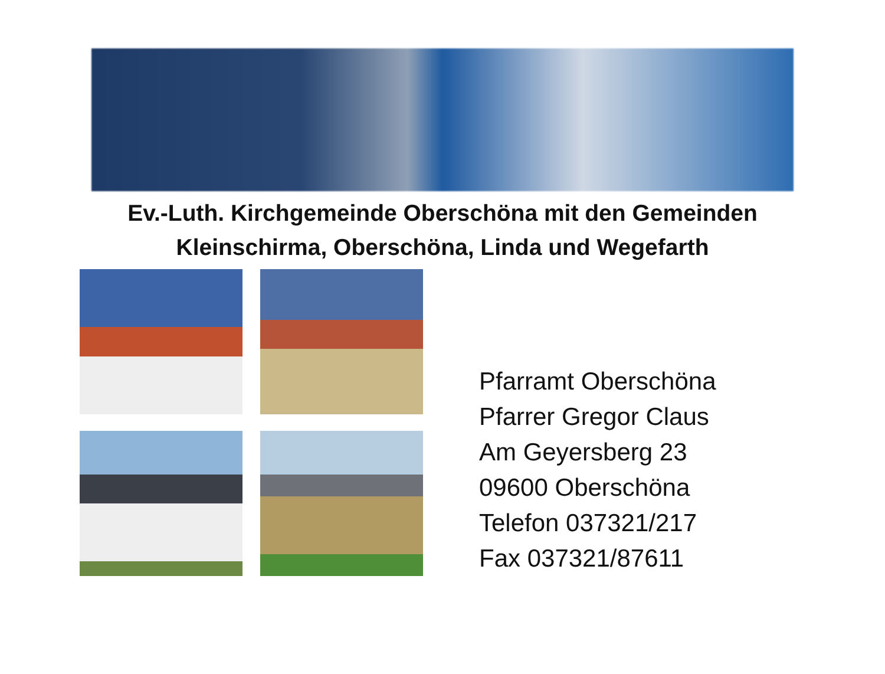Ev.-Luth. Kirchgemeinde Oberschöna mit den Gemeinden
Kleinschirma, Oberschöna, Linda und Wegefarth
Pfarramt Oberschöna
Pfarrer Gregor Claus
Am Geyersberg 23
09600 Oberschöna
Telefon 037321/217
Fax 037321/87611